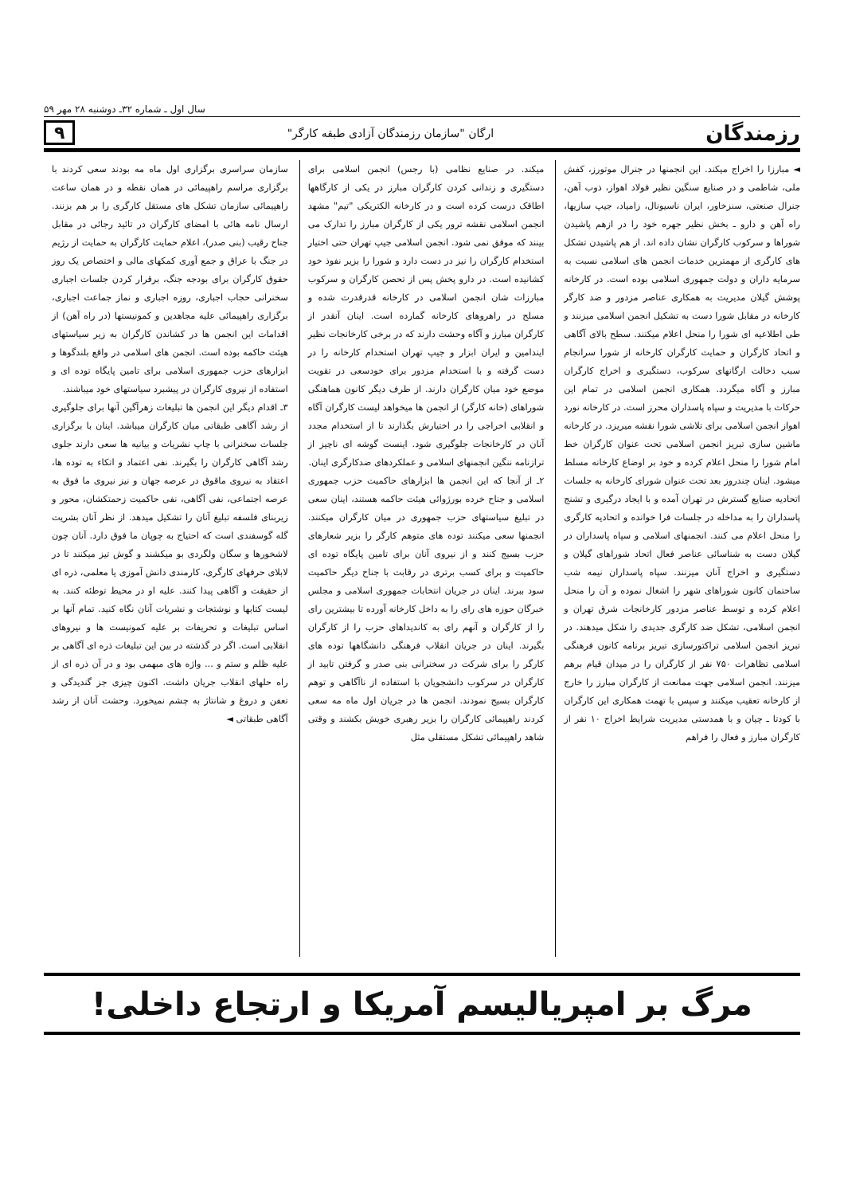سال اول ـ شماره ۳۲ـ دوشنبه ۲۸ مهر ۵۹
رزمندگان ارگان "سازمان رزمندگان آزادی طبقه کارگر" ۹
◄ مبارزا را اخراج میکند. این انجمنها در جنرال موتورز، کفش ملی، شاطمی و در صنایع سنگین نظیر فولاد اهواز، ذوب آهن، جنرال صنعتی، سنزخاور، ایران ناسیونال، زامیاد، جیپ سازیها، راه آهن و دارو ـ بخش نظیر جهره خود را در ازهم پاشیدن شوراها و سرکوب کارگران نشان داده اند. از هم پاشیدن تشکل های کارگری از مهمترین خدمات انجمن های اسلامی نسبت به سرمایه داران و دولت جمهوری اسلامی بوده است. در کارخانه پوشش گیلان مدیریت به همکاری عناصر مزدور و ضد کارگر کارخانه در مقابل شورا دست به تشکیل انجمن اسلامی میزنند و طی اطلاعیه ای شورا را منحل اعلام میکنند. سطح بالای آگاهی و اتحاد کارگران و حمایت کارگران کارخانه از شورا سرانجام سبب دخالت ارگانهای سرکوب، دستگیری و اخراج کارگران مبارز و آگاه میگردد. همکاری انجمن اسلامی در تمام این حرکات با مدیریت و سپاه پاسداران محرز است. در کارخانه نورد اهواز انجمن اسلامی برای تلاشی شورا نقشه میریزد. در کارخانه ماشین سازی تبریز انجمن اسلامی تحت عنوان کارگران خط امام شورا را منحل اعلام کرده و خود بر اوضاع کارخانه مسلط میشود. اینان چندروز بعد تحت عنوان شورای کارخانه به جلسات اتحادیه صنایع گسترش در تهران آمده و با ایجاد درگیری و تشنج پاسداران را به مداخله در جلسات فرا خوانده و اتحادیه کارگری را منحل اعلام می کنند. انجمنهای اسلامی و سپاه پاسداران در گیلان دست به شناسائی عناصر فعال اتحاد شوراهای گیلان و دستگیری و اخراج آنان میزنند. سپاه پاسداران نیمه شب ساختمان کانون شوراهای شهر را اشغال نموده و آن را منحل اعلام کرده و توسط عناصر مزدور کارخانجات شرق تهران و انجمن اسلامی، تشکل ضد کارگری جدیدی را شکل میدهند. در تبریز انجمن اسلامی تراکتورسازی تبریز برنامه کانون فرهنگی اسلامی تظاهرات ۷۵۰ نفر از کارگران را در میدان قیام برهم میزنند. انجمن اسلامی جهت ممانعت از کارگران مبارز را خارج از کارخانه تعقیب میکنند و سپس با تهمت همکاری این کارگران با کودتا ـ چیان و با همدستی مدیریت شرایط اخراج ۱۰ نفر از کارگران مبارز و فعال را فراهم
میکند. در صنایع نظامی (با رجس) انجمن اسلامی برای دستگیری و زندانی کردن کارگران مبارز در یکی از کارگاهها اطاقک درست کرده است و در کارخانه الکتریکی "تیم" مشهد انجمن اسلامی نقشه ترور یکی از کارگران مبارز را تدارک می بینند که موفق نمی شود. انجمن اسلامی جیپ تهران حتی اختیار استخدام کارگران را نیز در دست دارد و شورا را بزیر نفوذ خود کشانیده است. در دارو پخش پس از تحصن کارگران و سرکوب مبارزات شان انجمن اسلامی در کارخانه قدرقدرت شده و مسلح در راهروهای کارخانه گمارده است. اینان آنقدر از کارگران مبارز و آگاه وحشت دارند که در برخی کارخانجات نظیر ایندامین و ایران ابزار و جیپ تهران استخدام کارخانه را در دست گرفته و با استخدام مزدور برای خودسعی در تقویت موضع خود میان کارگران دارند. از طرف دیگر کانون هماهنگی شوراهای (خانه کارگر) از انجمن ها میخواهد لیست کارگران آگاه و انقلابی اخراجی را در اختیارش بگذارند تا از استخدام مجدد آنان در کارخانجات جلوگیری شود. اینست گوشه ای ناچیز از ترازنامه ننگین انجمنهای اسلامی و عملکردهای ضدکارگری اینان.
۲ـ از آنجا که این انجمن ها ابزارهای حاکمیت حزب جمهوری اسلامی و جناح خرده بورژوائی هیئت حاکمه هستند، اینان سعی در تبلیغ سیاستهای حزب جمهوری در میان کارگران میکنند. انجمنها سعی میکنند توده های متوهم کارگر را بزیر شعارهای حزب بسیج کنند و از نیروی آنان برای تامین پایگاه توده ای حاکمیت و برای کسب برتری در رقابت با جناح دیگر حاکمیت سود ببرند. اینان در جریان انتخابات جمهوری اسلامی و مجلس خبرگان حوزه های رای را به داخل کارخانه آورده تا بیشترین رای را از کارگران و آنهم رای به کاندیداهای حزب را از کارگران بگیرند. اینان در جریان انقلاب فرهنگی دانشگاهها توده های کارگر را برای شرکت در سخنرانی بنی صدر و گرفتن تابید از کارگران در سرکوب دانشجویان با استفاده از ناآگاهی و توهم کارگران بسیج نمودند. انجمن ها در جریان اول ماه مه سعی کردند راهپیمائی کارگران را بزیر رهبری خویش بکشند و وقتی شاهد راهپیمائی تشکل مستقلی مثل
سازمان سراسری برگزاری اول ماه مه بودند سعی کردند با برگزاری مراسم راهپیمائی در همان نقطه و در همان ساعت راهپیمائی سازمان تشکل های مستقل کارگری را بر هم بزنند. ارسال نامه هائی با امضای کارگران در تائید رجائی در مقابل جناح رقیب (بنی صدر)، اعلام حمایت کارگران به حمایت از رژیم در جنگ با عراق و جمع آوری کمکهای مالی و اختصاص یک روز حقوق کارگران برای بودجه جنگ، برقرار کردن جلسات اجباری سخنرانی حجاب اجباری، روزه اجباری و نماز جماعت اجباری، برگزاری راهپیمائی علیه مجاهدین و کمونیستها (در راه آهن) از اقدامات این انجمن ها در کشاندن کارگران به زیر سیاستهای هیئت حاکمه بوده است. انجمن های اسلامی در واقع بلندگوها و ابزارهای حزب جمهوری اسلامی برای تامین پایگاه توده ای و استفاده از نیروی کارگران در پیشبرد سیاستهای خود میباشند.
۳ـ اقدام دیگر این انجمن ها تبلیغات زهرآگین آنها برای جلوگیری از رشد آگاهی طبقاتی میان کارگران میباشد. اینان با برگزاری جلسات سخنرانی با چاپ نشریات و بیانیه ها سعی دارند جلوی رشد آگاهی کارگران را بگیرند. نفی اعتماد و اتکاء به توده ها، اعتقاد به نیروی ماقوق در عرصه جهان و نیز نیروی ما فوق به عرصه اجتماعی، نفی آگاهی، نفی حاکمیت زحمتکشان، محور و زیربنای فلسفه تبلیغ آنان را تشکیل میدهد. از نظر آنان بشریت گله گوسفندی است که احتیاج به چوپان ما فوق دارد. آنان چون لاشخورها و سگان ولگردی بو میکشند و گوش تیز میکنند تا در لابلای حرفهای کارگری، کارمندی دانش آموزی یا معلمی، ذره ای از حقیقت و آگاهی پیدا کنند. علیه او در محیط توطئه کنند. به لیست کتابها و نوشتجات و نشریات آنان نگاه کنید. تمام آنها بر اساس تبلیغات و تحریفات بر علیه کمونیست ها و نیروهای انقلابی است. اگر در گذشته در بین این تبلیغات ذره ای آگاهی بر علیه ظلم و ستم و ... واژه های مبهمی بود و در آن ذره ای از راه حلهای انقلاب جریان داشت. اکنون چیزی جز گندیدگی و تعفن و دروغ و شانتاژ به چشم نمیخورد. وحشت آنان از رشد آگاهی طبقاتی ◄
مرگ بر امپریالیسم آمریکا و ارتجاع داخلی!